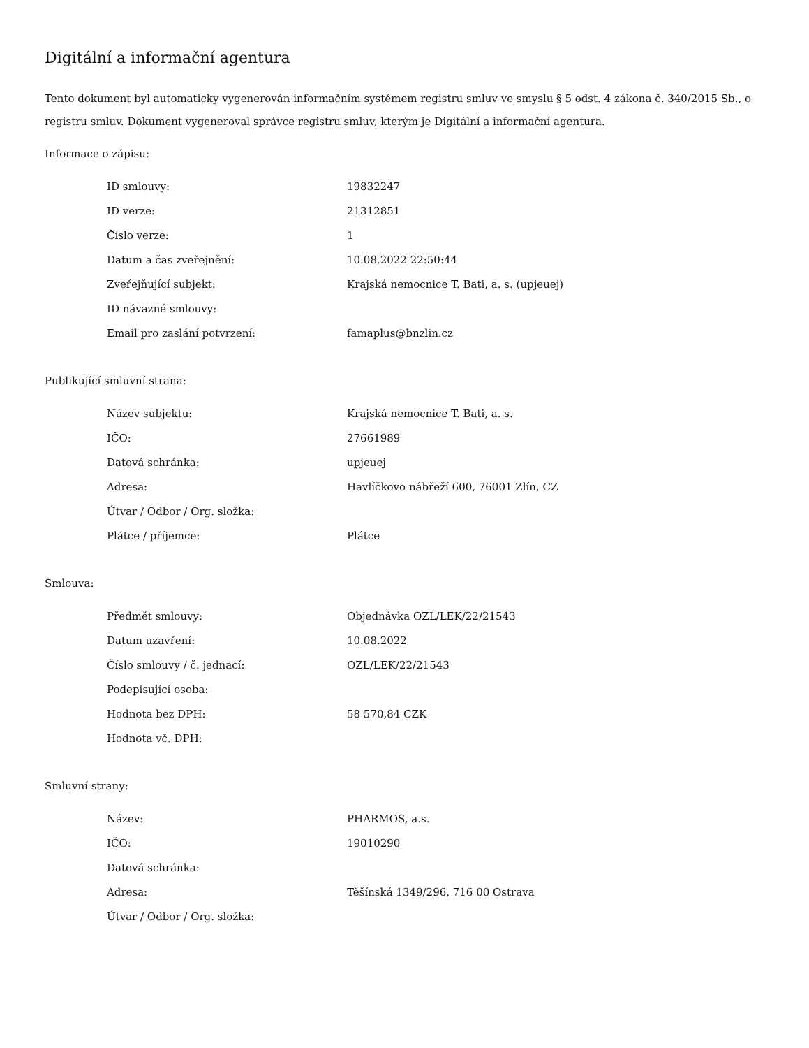Digitální a informační agentura
Tento dokument byl automaticky vygenerován informačním systémem registru smluv ve smyslu § 5 odst. 4 zákona č. 340/2015 Sb., o registru smluv. Dokument vygeneroval správce registru smluv, kterým je Digitální a informační agentura.
Informace o zápisu:
| ID smlouvy: | 19832247 |
| ID verze: | 21312851 |
| Číslo verze: | 1 |
| Datum a čas zveřejnění: | 10.08.2022 22:50:44 |
| Zveřejňující subjekt: | Krajská nemocnice T. Bati, a. s. (upjeuej) |
| ID návazné smlouvy: | |
| Email pro zaslání potvrzení: | famaplus@bnzlin.cz |
Publikující smluvní strana:
| Název subjektu: | Krajská nemocnice T. Bati, a. s. |
| IČO: | 27661989 |
| Datová schránka: | upjeuej |
| Adresa: | Havlíčkovo nábřeží 600, 76001 Zlín, CZ |
| Útvar / Odbor / Org. složka: | |
| Plátce / příjemce: | Plátce |
Smlouva:
| Předmět smlouvy: | Objednávka OZL/LEK/22/21543 |
| Datum uzavření: | 10.08.2022 |
| Číslo smlouvy / č. jednací: | OZL/LEK/22/21543 |
| Podepisující osoba: | |
| Hodnota bez DPH: | 58 570,84 CZK |
| Hodnota vč. DPH: | |
Smluvní strany:
| Název: | PHARMOS, a.s. |
| IČO: | 19010290 |
| Datová schránka: | |
| Adresa: | Těšínská 1349/296, 716 00 Ostrava |
| Útvar / Odbor / Org. složka: | |